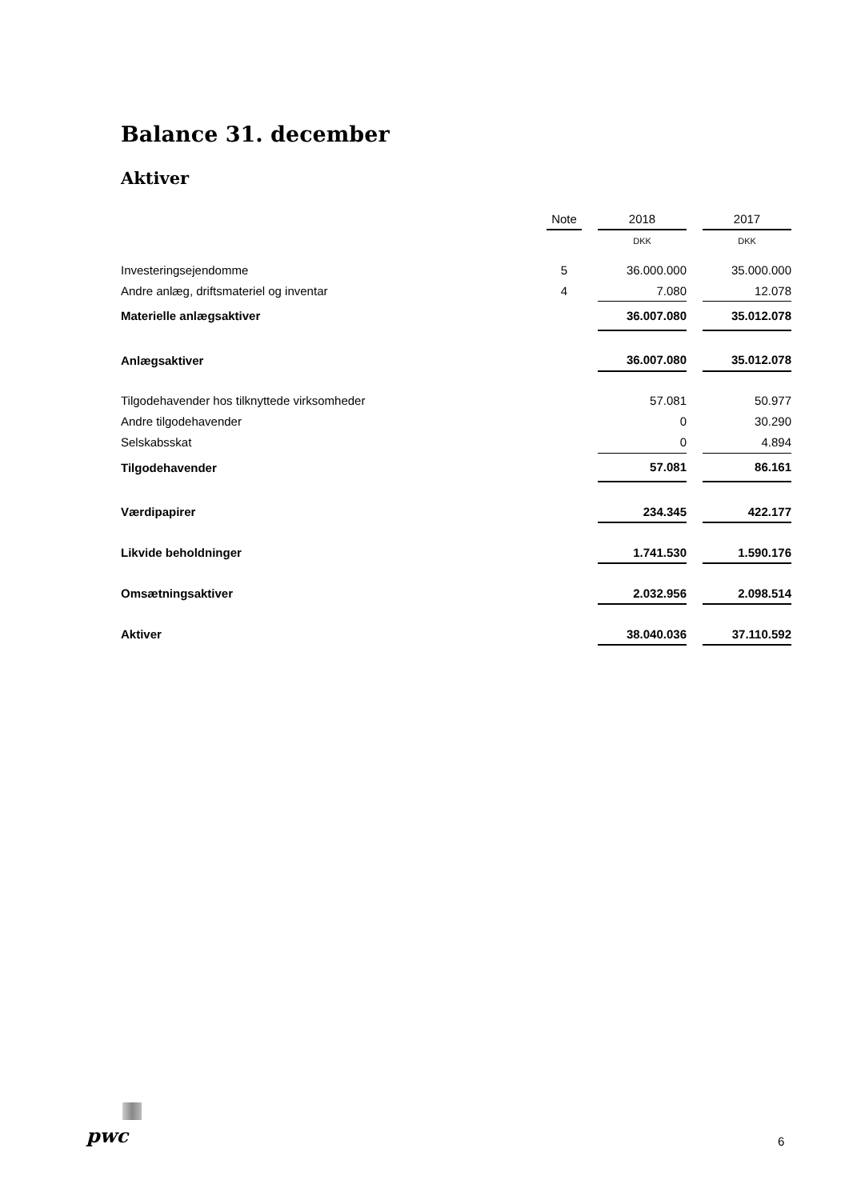Balance 31. december
Aktiver
| | Note | | 2018 | | 2017 |
| | | | DKK | | DKK |
| Investeringsejendomme | 5 | | 36.000.000 | | 35.000.000 |
| Andre anlæg, driftsmateriel og inventar | 4 | | 7.080 | | 12.078 |
| Materielle anlægsaktiver | | | 36.007.080 | | 35.012.078 |
| Anlægsaktiver | | | 36.007.080 | | 35.012.078 |
| Tilgodehavender hos tilknyttede virksomheder | | | 57.081 | | 50.977 |
| Andre tilgodehavender | | | 0 | | 30.290 |
| Selskabsskat | | | 0 | | 4.894 |
| Tilgodehavender | | | 57.081 | | 86.161 |
| Værdipapirer | | | 234.345 | | 422.177 |
| Likvide beholdninger | | | 1.741.530 | | 1.590.176 |
| Omsætningsaktiver | | | 2.032.956 | | 2.098.514 |
| Aktiver | | | 38.040.036 | | 37.110.592 |
pwc 6